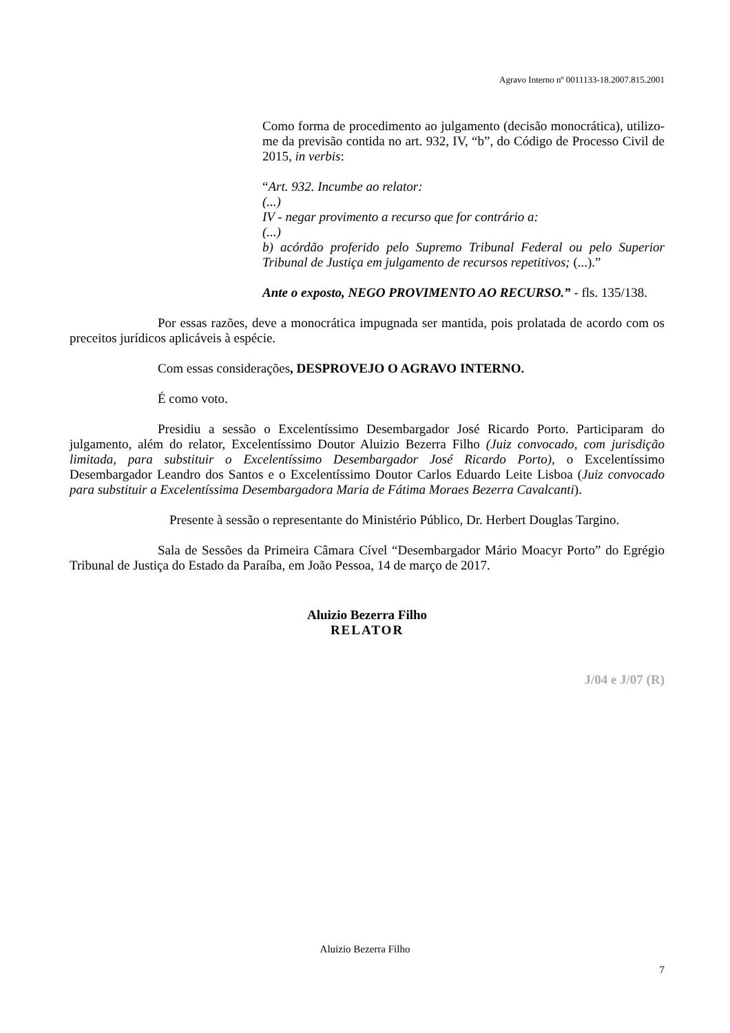Agravo Interno nº 0011133-18.2007.815.2001
Como forma de procedimento ao julgamento (decisão monocrática), utilizo-me da previsão contida no art. 932, IV, “b”, do Código de Processo Civil de 2015, in verbis:
“Art. 932. Incumbe ao relator:
(...)
IV - negar provimento a recurso que for contrário a:
(...)
b) acórdão proferido pelo Supremo Tribunal Federal ou pelo Superior Tribunal de Justiça em julgamento de recursos repetitivos; (...).”
Ante o exposto, NEGO PROVIMENTO AO RECURSO.” - fls. 135/138.
Por essas razões, deve a monocrática impugnada ser mantida, pois prolatada de acordo com os preceitos jurídicos aplicáveis à espécie.
Com essas considerações, DESPROVEJO O AGRAVO INTERNO.
É como voto.
Presidiu a sessão o Excelentíssimo Desembargador José Ricardo Porto. Participaram do julgamento, além do relator, Excelentíssimo Doutor Aluizio Bezerra Filho (Juiz convocado, com jurisdição limitada, para substituir o Excelentíssimo Desembargador José Ricardo Porto), o Excelentíssimo Desembargador Leandro dos Santos e o Excelentíssimo Doutor Carlos Eduardo Leite Lisboa (Juiz convocado para substituir a Excelentíssima Desembargadora Maria de Fátima Moraes Bezerra Cavalcanti).
Presente à sessão o representante do Ministério Público, Dr. Herbert Douglas Targino.
Sala de Sessões da Primeira Câmara Cível “Desembargador Mário Moacyr Porto” do Egrégio Tribunal de Justiça do Estado da Paraíba, em João Pessoa, 14 de março de 2017.
Aluizio Bezerra Filho
RELATOR
J/04 e J/07 (R)
Aluizio Bezerra Filho
7